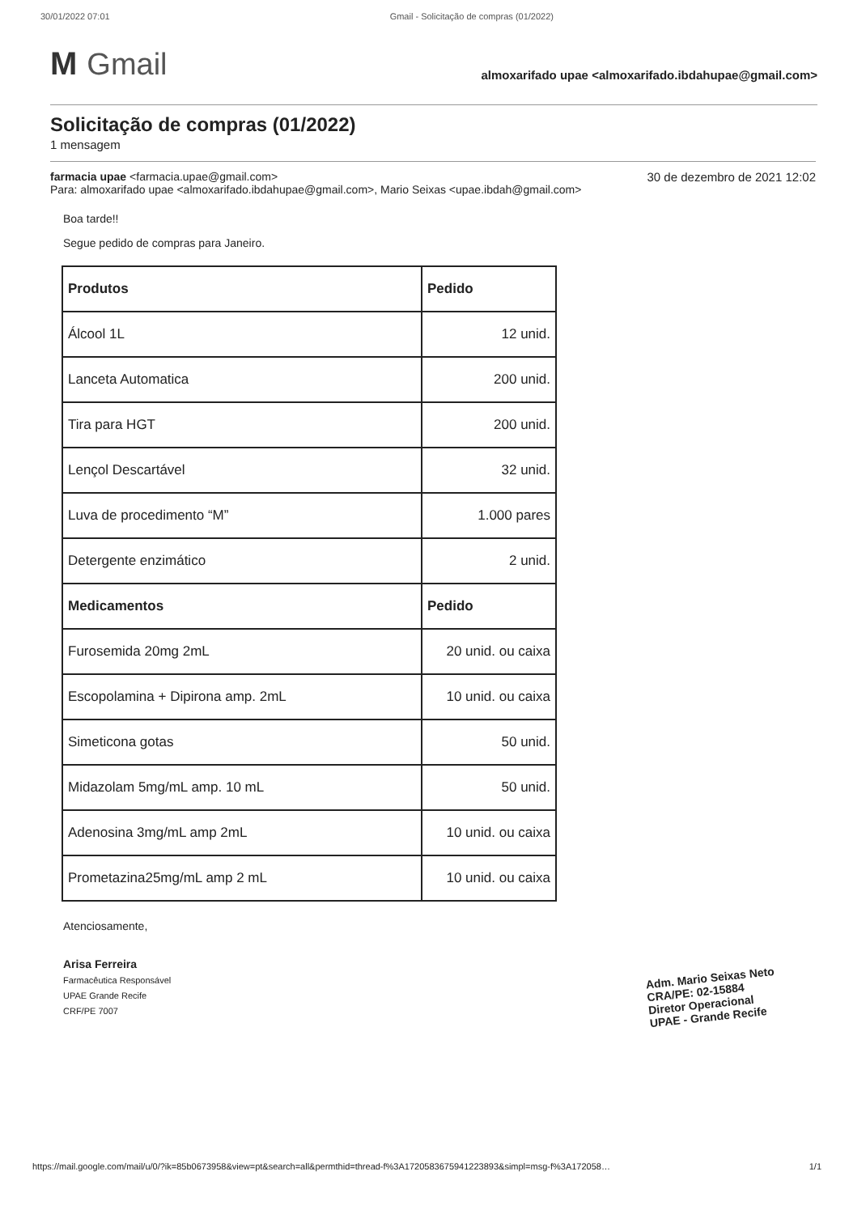30/01/2022 07:01 Gmail - Solicitação de compras (01/2022)
M Gmail
almoxarifado upae <almoxarifado.ibdahupae@gmail.com>
Solicitação de compras (01/2022)
1 mensagem
30 de dezembro de 2021 12:02 farmacia upae <farmacia.upae@gmail.com>
Para: almoxarifado upae <almoxarifado.ibdahupae@gmail.com>, Mario Seixas <upae.ibdah@gmail.com>
Boa tarde!!
Segue pedido de compras para Janeiro.
| Produtos | Pedido |
| --- | --- |
| Álcool 1L | 12 unid. |
| Lanceta Automatica | 200 unid. |
| Tira para HGT | 200 unid. |
| Lençol Descartável | 32 unid. |
| Luva de procedimento “M” | 1.000 pares |
| Detergente enzimático | 2 unid. |
| Medicamentos | Pedido |
| Furosemida 20mg 2mL | 20 unid. ou caixa |
| Escopolamina + Dipirona amp. 2mL | 10 unid. ou caixa |
| Simeticona gotas | 50 unid. |
| Midazolam 5mg/mL amp. 10 mL | 50 unid. |
| Adenosina 3mg/mL amp 2mL | 10 unid. ou caixa |
| Prometazina25mg/mL amp 2 mL | 10 unid. ou caixa |
Atenciosamente,
Arisa Ferreira
Farmacêutica Responsável
UPAE Grande Recife
CRF/PE 7007
Adm. Mario Seixas Neto
CRA/PE: 02-15884
Diretor Operacional
UPAE - Grande Recife
https://mail.google.com/mail/u/0/?ik=85b0673958&view=pt&search=all&permthid=thread-f%3A1720583675941223893&simpl=msg-f%3A172058… 1/1